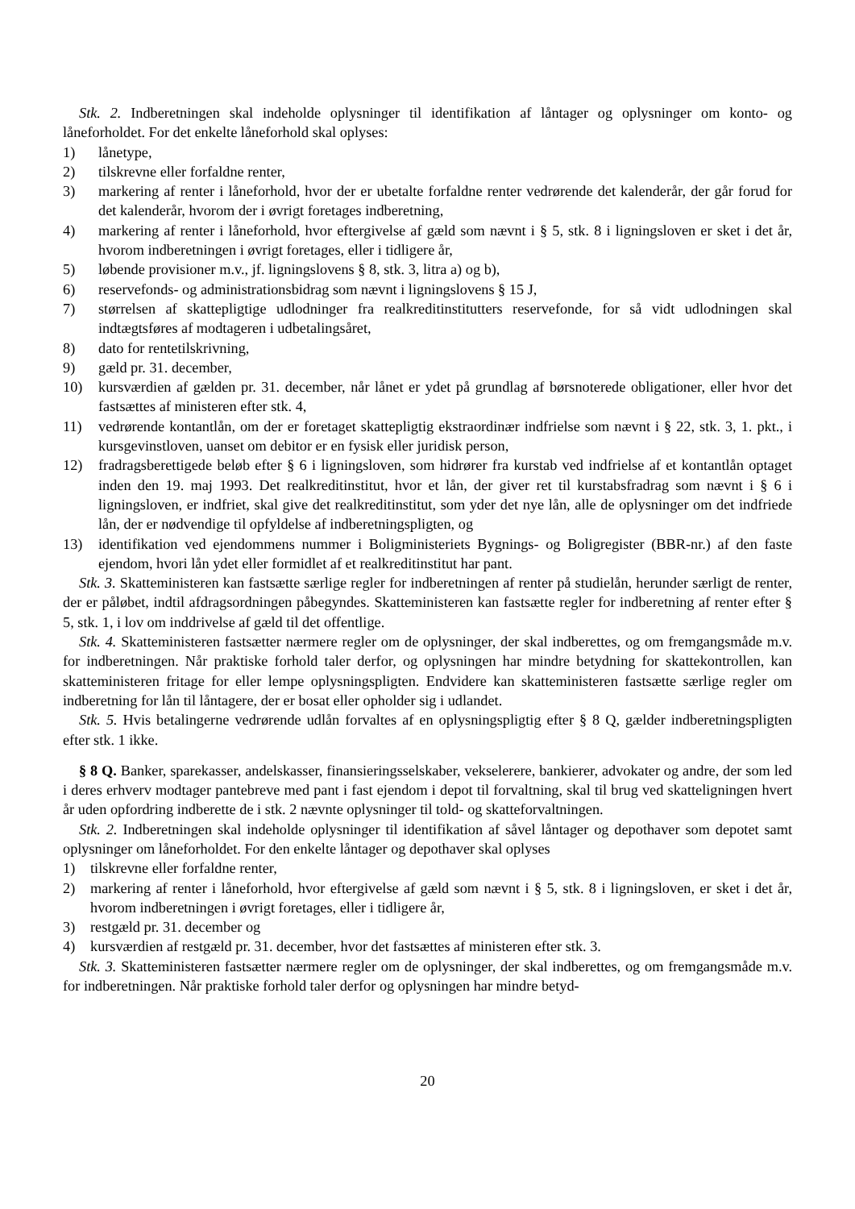Stk. 2. Indberetningen skal indeholde oplysninger til identifikation af låntager og oplysninger om konto- og låneforholdet. For det enkelte låneforhold skal oplyses:
1) lånetype,
2) tilskrevne eller forfaldne renter,
3) markering af renter i låneforhold, hvor der er ubetalte forfaldne renter vedrørende det kalenderår, der går forud for det kalenderår, hvorom der i øvrigt foretages indberetning,
4) markering af renter i låneforhold, hvor eftergivelse af gæld som nævnt i § 5, stk. 8 i ligningsloven er sket i det år, hvorom indberetningen i øvrigt foretages, eller i tidligere år,
5) løbende provisioner m.v., jf. ligningslovens § 8, stk. 3, litra a) og b),
6) reservefonds- og administrationsbidrag som nævnt i ligningslovens § 15 J,
7) størrelsen af skattepligtige udlodninger fra realkreditinstitutters reservefonde, for så vidt udlodningen skal indtægtsføres af modtageren i udbetalingsåret,
8) dato for rentetilskrivning,
9) gæld pr. 31. december,
10) kursværdien af gælden pr. 31. december, når lånet er ydet på grundlag af børsnoterede obligationer, eller hvor det fastsættes af ministeren efter stk. 4,
11) vedrørende kontantlån, om der er foretaget skattepligtig ekstraordinær indfrielse som nævnt i § 22, stk. 3, 1. pkt., i kursgevinstloven, uanset om debitor er en fysisk eller juridisk person,
12) fradragsberettigede beløb efter § 6 i ligningsloven, som hidrører fra kurstab ved indfrielse af et kontantlån optaget inden den 19. maj 1993. Det realkreditinstitut, hvor et lån, der giver ret til kurstabsfradrag som nævnt i § 6 i ligningsloven, er indfriet, skal give det realkreditinstitut, som yder det nye lån, alle de oplysninger om det indfriede lån, der er nødvendige til opfyldelse af indberetningspligten, og
13) identifikation ved ejendommens nummer i Boligministeriets Bygnings- og Boligregister (BBR-nr.) af den faste ejendom, hvori lån ydet eller formidlet af et realkreditinstitut har pant.
Stk. 3. Skatteministeren kan fastsætte særlige regler for indberetningen af renter på studielån, herunder særligt de renter, der er påløbet, indtil afdragsordningen påbegyndes. Skatteministeren kan fastsætte regler for indberetning af renter efter § 5, stk. 1, i lov om inddrivelse af gæld til det offentlige.
Stk. 4. Skatteministeren fastsætter nærmere regler om de oplysninger, der skal indberettes, og om fremgangsmåde m.v. for indberetningen. Når praktiske forhold taler derfor, og oplysningen har mindre betydning for skattekontrollen, kan skatteministeren fritage for eller lempe oplysningspligten. Endvidere kan skatteministeren fastsætte særlige regler om indberetning for lån til låntagere, der er bosat eller opholder sig i udlandet.
Stk. 5. Hvis betalingerne vedrørende udlån forvaltes af en oplysningspligtig efter § 8 Q, gælder indberetningspligten efter stk. 1 ikke.
§ 8 Q. Banker, sparekasser, andelskasser, finansieringsselskaber, vekselerere, bankierer, advokater og andre, der som led i deres erhverv modtager pantebreve med pant i fast ejendom i depot til forvaltning, skal til brug ved skatteligningen hvert år uden opfordring indberette de i stk. 2 nævnte oplysninger til told- og skatteforvaltningen.
Stk. 2. Indberetningen skal indeholde oplysninger til identifikation af såvel låntager og depothaver som depotet samt oplysninger om låneforholdet. For den enkelte låntager og depothaver skal oplyses
1) tilskrevne eller forfaldne renter,
2) markering af renter i låneforhold, hvor eftergivelse af gæld som nævnt i § 5, stk. 8 i ligningsloven, er sket i det år, hvorom indberetningen i øvrigt foretages, eller i tidligere år,
3) restgæld pr. 31. december og
4) kursværdien af restgæld pr. 31. december, hvor det fastsættes af ministeren efter stk. 3.
Stk. 3. Skatteministeren fastsætter nærmere regler om de oplysninger, der skal indberettes, og om fremgangsmåde m.v. for indberetningen. Når praktiske forhold taler derfor og oplysningen har mindre betyd-
20